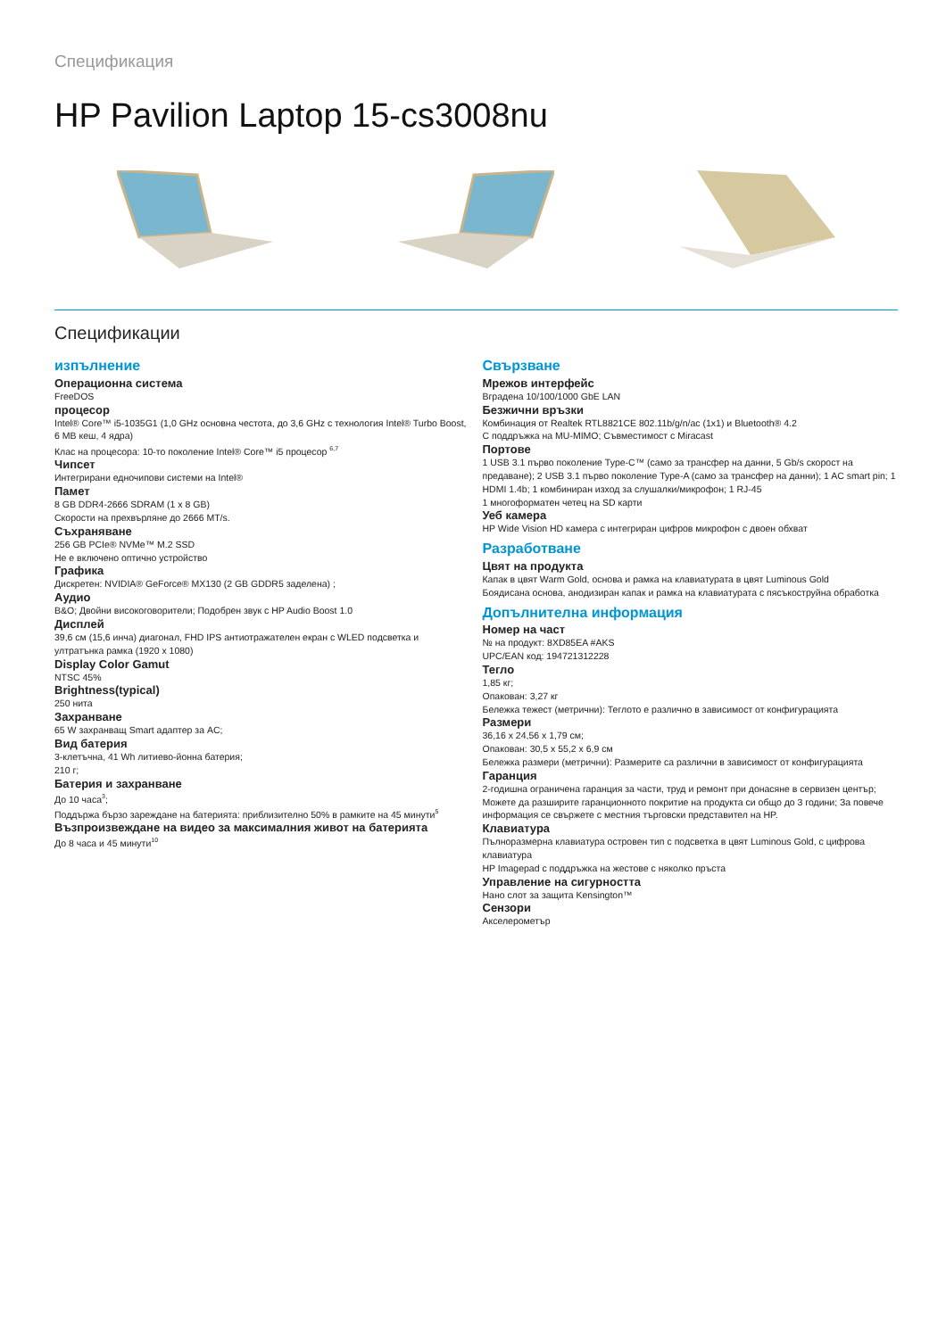Спецификация
HP Pavilion Laptop 15-cs3008nu
Спецификации
изпълнение
Операционна система
FreeDOS
процесор
Intel® Core™ i5-1035G1 (1,0 GHz основна честота, до 3,6 GHz с технология Intel® Turbo Boost, 6 MB кеш, 4 ядра)
Клас на процесора: 10-то поколение Intel® Core™ i5 процесор <sup>6,7</sup>
Чипсет
Интегрирани едночипови системи на Intel®
Памет
8 GB DDR4-2666 SDRAM (1 x 8 GB)
Скорости на прехвърляне до 2666 MT/s.
Съхраняване
256 GB PCIe® NVMe™ M.2 SSD
Не е включено оптично устройство
Графика
Дискретен: NVIDIA® GeForce® MX130 (2 GB GDDR5 заделена) ;
Аудио
B&O; Двойни високоговорители; Подобрен звук с HP Audio Boost 1.0
Дисплей
39,6 см (15,6 инча) диагонал, FHD IPS антиотражателен екран с WLED подсветка и ултратънка рамка (1920 x 1080)
Display Color Gamut
NTSC 45%
Brightness(typical)
250 нита
Захранване
65 W захранващ Smart адаптер за AC;
Вид батерия
3-клетъчна, 41 Wh литиево-йонна батерия;
210 г;
Батерия и захранване
До 10 часа<sup>3</sup>;
Поддържа бързо зареждане на батерията: приблизително 50% в рамките на 45 минути<sup>5</sup>
Възпроизвеждане на видео за максималния живот на батерията
До 8 часа и 45 минути<sup>10</sup>
Свързване
Мрежов интерфейс
Вградена 10/100/1000 GbE LAN
Безжични връзки
Комбинация от Realtek RTL8821CE 802.11b/g/n/ac (1x1) и Bluetooth® 4.2
С поддръжка на MU-MIMO; Съвместимост с Miracast
Портове
1 USB 3.1 първо поколение Type-C™ (само за трансфер на данни, 5 Gb/s скорост на предаване); 2 USB 3.1 първо поколение Type-A (само за трансфер на данни); 1 AC smart pin; 1 HDMI 1.4b; 1 комбиниран изход за слушалки/микрофон; 1 RJ-45
1 многоформатен четец на SD карти
Уеб камера
HP Wide Vision HD камера с интегриран цифров микрофон с двоен обхват
Разработване
Цвят на продукта
Капак в цвят Warm Gold, основа и рамка на клавиатурата в цвят Luminous Gold
Боядисана основа, анодизиран капак и рамка на клавиатурата с пясъкоструйна обработка
Допълнителна информация
Номер на част
№ на продукт: 8XD85EA #AKS
UPC/EAN код: 194721312228
Тегло
1,85 кг;
Опакован: 3,27 кг
Бележка тежест (метрични): Теглото е различно в зависимост от конфигурацията
Размери
36,16 x 24,56 x 1,79 см;
Опакован: 30,5 x 55,2 x 6,9 см
Бележка размери (метрични): Размерите са различни в зависимост от конфигурацията
Гаранция
2-годишна ограничена гаранция за части, труд и ремонт при донасяне в сервизен център; Можете да разширите гаранционното покритие на продукта си общо до 3 години; За повече информация се свържете с местния търговски представител на HP.
Клавиатура
Пълноразмерна клавиатура островен тип с подсветка в цвят Luminous Gold, с цифрова клавиатура
HP Imagepad с поддръжка на жестове с няколко пръста
Управление на сигурността
Нано слот за защита Kensington™
Сензори
Акселерометър